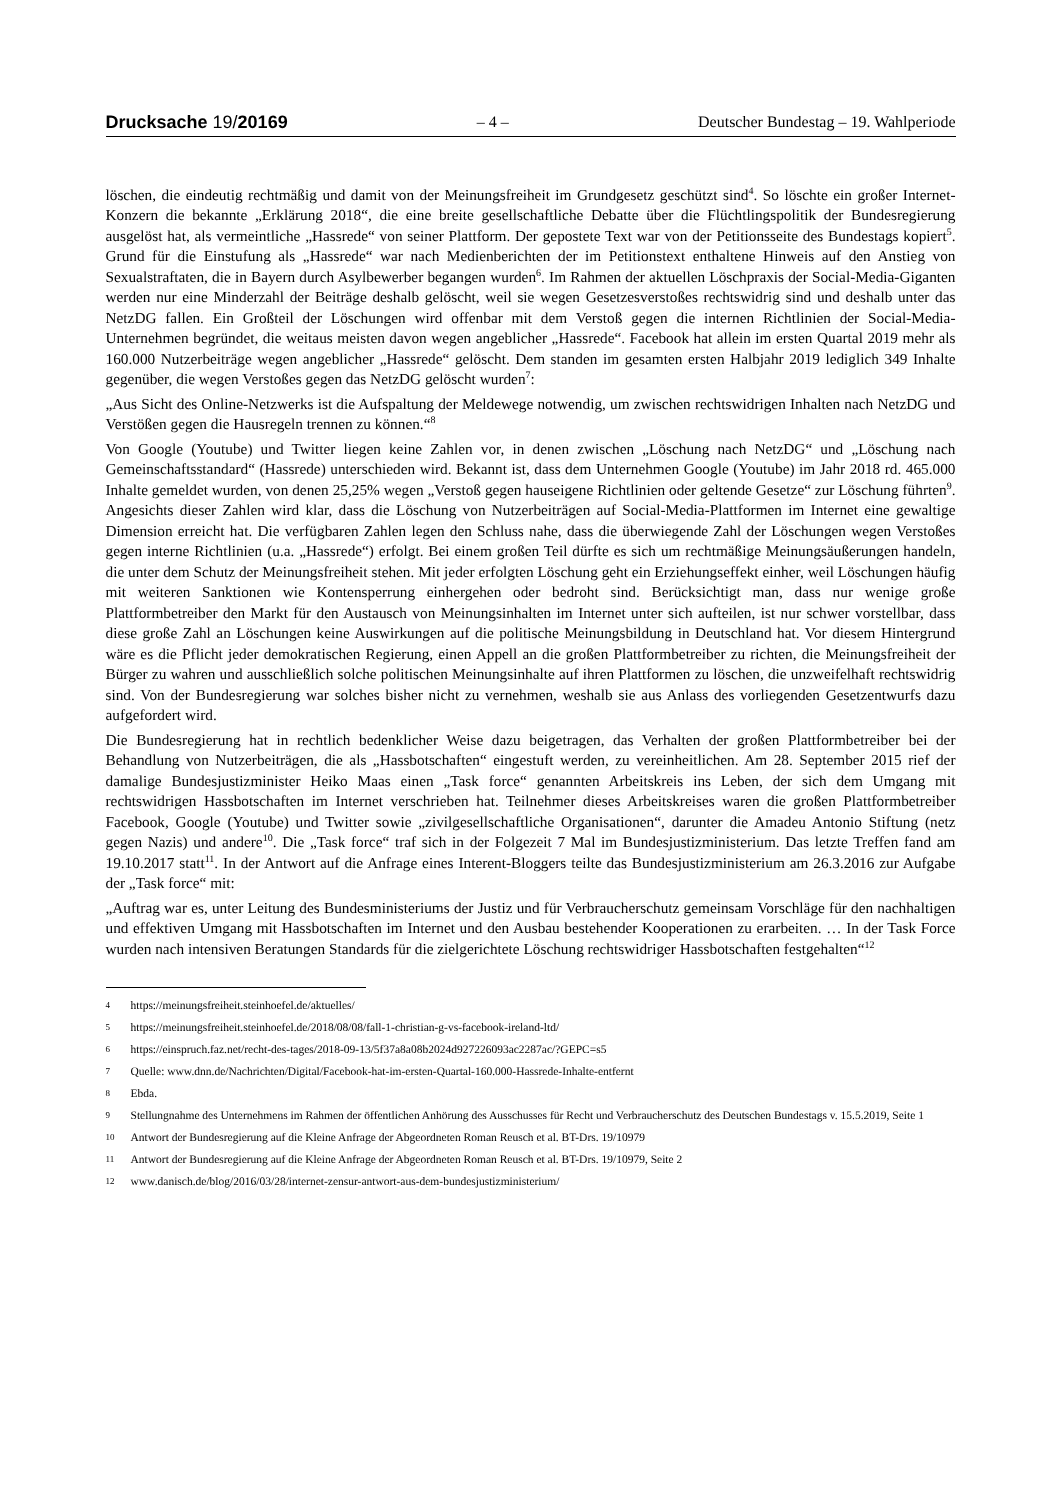Drucksache 19/20169 – 4 – Deutscher Bundestag – 19. Wahlperiode
löschen, die eindeutig rechtmäßig und damit von der Meinungsfreiheit im Grundgesetz geschützt sind<sup>4</sup>. So löschte ein großer Internet-Konzern die bekannte „Erklärung 2018“, die eine breite gesellschaftliche Debatte über die Flüchtlingspolitik der Bundesregierung ausgelöst hat, als vermeintliche „Hassrede“ von seiner Plattform. Der gepostete Text war von der Petitionsseite des Bundestags kopiert<sup>5</sup>. Grund für die Einstufung als „Hassrede“ war nach Medienberichten der im Petitionstext enthaltene Hinweis auf den Anstieg von Sexualstraftaten, die in Bayern durch Asylbewerber begangen wurden<sup>6</sup>. Im Rahmen der aktuellen Löschpraxis der Social-Media-Giganten werden nur eine Minderzahl der Beiträge deshalb gelöscht, weil sie wegen Gesetzesverstoßes rechtswidrig sind und deshalb unter das NetzDG fallen. Ein Großteil der Löschungen wird offenbar mit dem Verstoß gegen die internen Richtlinien der Social-Media-Unternehmen begründet, die weitaus meisten davon wegen angeblicher „Hassrede“. Facebook hat allein im ersten Quartal 2019 mehr als 160.000 Nutzerbeiträge wegen angeblicher „Hassrede“ gelöscht. Dem standen im gesamten ersten Halbjahr 2019 lediglich 349 Inhalte gegenüber, die wegen Verstoßes gegen das NetzDG gelöscht wurden<sup>7</sup>:
„Aus Sicht des Online-Netzwerks ist die Aufspaltung der Meldewege notwendig, um zwischen rechtswidrigen Inhalten nach NetzDG und Verstößen gegen die Hausregeln trennen zu können.“<sup>8</sup>
Von Google (Youtube) und Twitter liegen keine Zahlen vor, in denen zwischen „Löschung nach NetzDG“ und „Löschung nach Gemeinschaftsstandard“ (Hassrede) unterschieden wird. Bekannt ist, dass dem Unternehmen Google (Youtube) im Jahr 2018 rd. 465.000 Inhalte gemeldet wurden, von denen 25,25% wegen „Verstoß gegen hauseigene Richtlinien oder geltende Gesetze“ zur Löschung führten<sup>9</sup>. Angesichts dieser Zahlen wird klar, dass die Löschung von Nutzerbeiträgen auf Social-Media-Plattformen im Internet eine gewaltige Dimension erreicht hat. Die verfügbaren Zahlen legen den Schluss nahe, dass die überwiegende Zahl der Löschungen wegen Verstoßes gegen interne Richtlinien (u.a. „Hassrede“) erfolgt. Bei einem großen Teil dürfte es sich um rechtmäßige Meinungsäußerungen handeln, die unter dem Schutz der Meinungsfreiheit stehen. Mit jeder erfolgten Löschung geht ein Erziehungseffekt einher, weil Löschungen häufig mit weiteren Sanktionen wie Kontensperrung einhergehen oder bedroht sind. Berücksichtigt man, dass nur wenige große Plattformbetreiber den Markt für den Austausch von Meinungsinhalten im Internet unter sich aufteilen, ist nur schwer vorstellbar, dass diese große Zahl an Löschungen keine Auswirkungen auf die politische Meinungsbildung in Deutschland hat. Vor diesem Hintergrund wäre es die Pflicht jeder demokratischen Regierung, einen Appell an die großen Plattformbetreiber zu richten, die Meinungsfreiheit der Bürger zu wahren und ausschließlich solche politischen Meinungsinhalte auf ihren Plattformen zu löschen, die unzweifelhaft rechtswidrig sind. Von der Bundesregierung war solches bisher nicht zu vernehmen, weshalb sie aus Anlass des vorliegenden Gesetzentwurfs dazu aufgefordert wird.
Die Bundesregierung hat in rechtlich bedenklicher Weise dazu beigetragen, das Verhalten der großen Plattformbetreiber bei der Behandlung von Nutzerbeiträgen, die als „Hassbotschaften“ eingestuft werden, zu vereinheitlichen. Am 28. September 2015 rief der damalige Bundesjustizminister Heiko Maas einen „Task force“ genannten Arbeitskreis ins Leben, der sich dem Umgang mit rechtswidrigen Hassbotschaften im Internet verschrieben hat. Teilnehmer dieses Arbeitskreises waren die großen Plattformbetreiber Facebook, Google (Youtube) und Twitter sowie „zivilgesellschaftliche Organisationen“, darunter die Amadeu Antonio Stiftung (netz gegen Nazis) und andere<sup>10</sup>. Die „Task force“ traf sich in der Folgezeit 7 Mal im Bundesjustizministerium. Das letzte Treffen fand am 19.10.2017 statt<sup>11</sup>. In der Antwort auf die Anfrage eines Interent-Bloggers teilte das Bundesjustizministerium am 26.3.2016 zur Aufgabe der „Task force“ mit:
„Auftrag war es, unter Leitung des Bundesministeriums der Justiz und für Verbraucherschutz gemeinsam Vorschläge für den nachhaltigen und effektiven Umgang mit Hassbotschaften im Internet und den Ausbau bestehender Kooperationen zu erarbeiten. … In der Task Force wurden nach intensiven Beratungen Standards für die zielgerichtete Löschung rechtswidriger Hassbotschaften festgehalten“<sup>12</sup>
4 https://meinungsfreiheit.steinhoefel.de/aktuelles/
5 https://meinungsfreiheit.steinhoefel.de/2018/08/08/fall-1-christian-g-vs-facebook-ireland-ltd/
6 https://einspruch.faz.net/recht-des-tages/2018-09-13/5f37a8a08b2024d927226093ac2287ac/?GEPC=s5
7 Quelle: www.dnn.de/Nachrichten/Digital/Facebook-hat-im-ersten-Quartal-160.000-Hassrede-Inhalte-entfernt
8 Ebda.
9 Stellungnahme des Unternehmens im Rahmen der öffentlichen Anhörung des Ausschusses für Recht und Verbraucherschutz des Deutschen Bundestags v. 15.5.2019, Seite 1
10 Antwort der Bundesregierung auf die Kleine Anfrage der Abgeordneten Roman Reusch et al. BT-Drs. 19/10979
11 Antwort der Bundesregierung auf die Kleine Anfrage der Abgeordneten Roman Reusch et al. BT-Drs. 19/10979, Seite 2
12 www.danisch.de/blog/2016/03/28/internet-zensur-antwort-aus-dem-bundesjustizministerium/